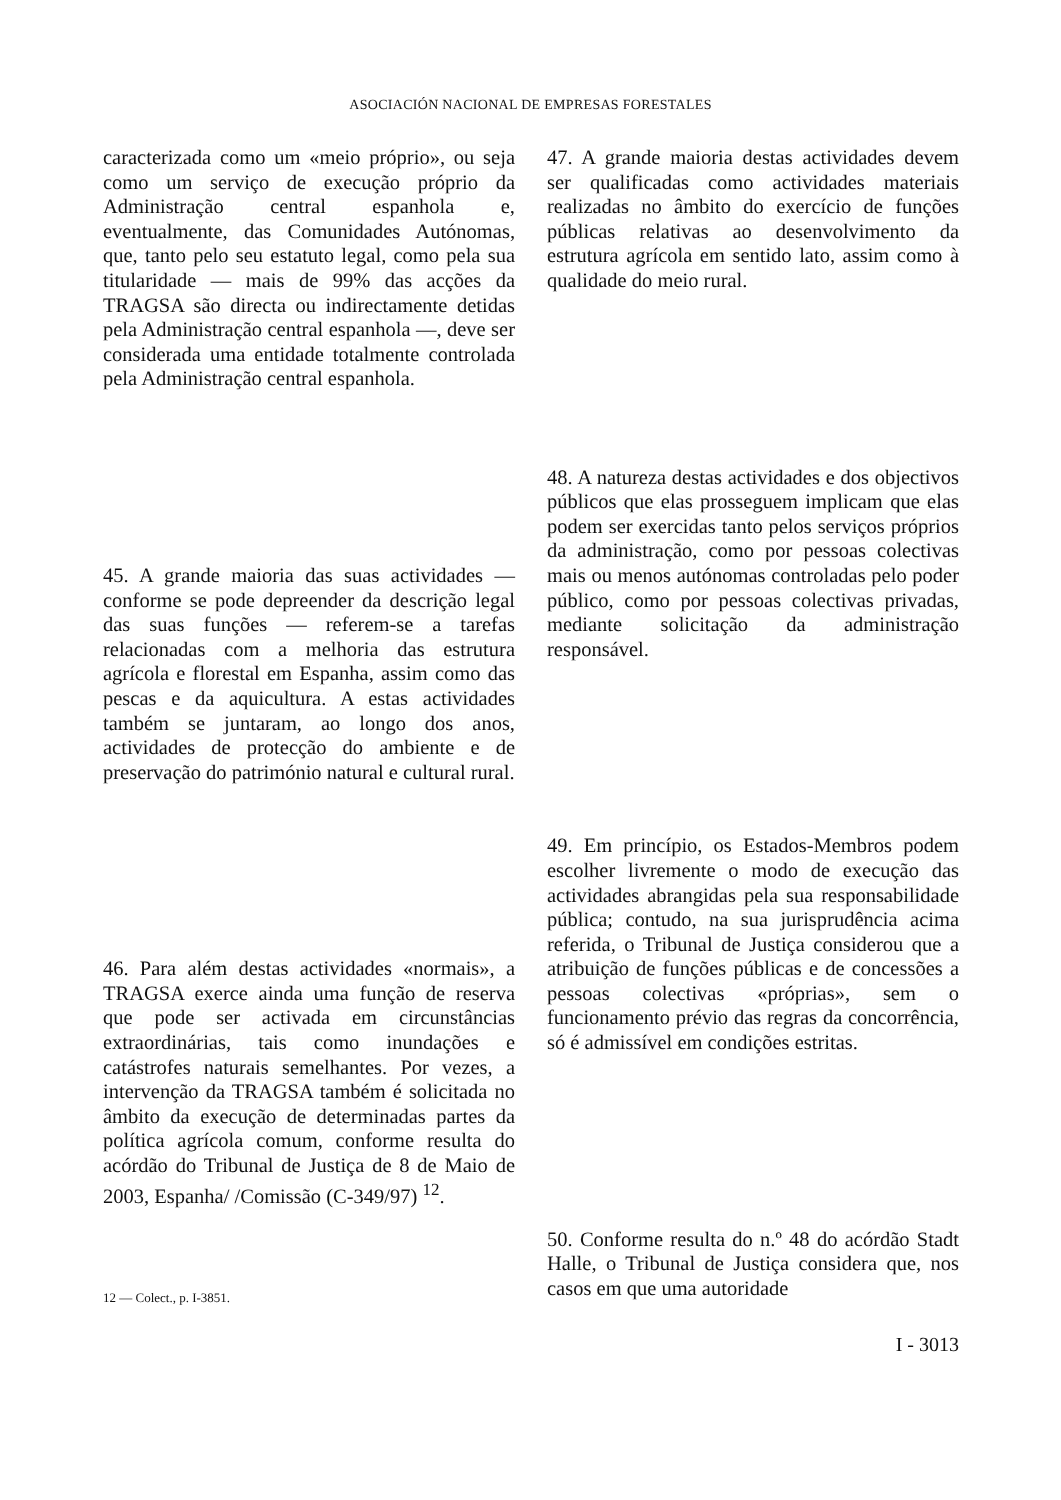ASOCIACIÓN NACIONAL DE EMPRESAS FORESTALES
caracterizada como um «meio próprio», ou seja como um serviço de execução próprio da Administração central espanhola e, eventualmente, das Comunidades Autónomas, que, tanto pelo seu estatuto legal, como pela sua titularidade — mais de 99% das acções da TRAGSA são directa ou indirectamente detidas pela Administração central espanhola —, deve ser considerada uma entidade totalmente controlada pela Administração central espanhola.
45. A grande maioria das suas actividades — conforme se pode depreender da descrição legal das suas funções — referem-se a tarefas relacionadas com a melhoria das estrutura agrícola e florestal em Espanha, assim como das pescas e da aquicultura. A estas actividades também se juntaram, ao longo dos anos, actividades de protecção do ambiente e de preservação do património natural e cultural rural.
46. Para além destas actividades «normais», a TRAGSA exerce ainda uma função de reserva que pode ser activada em circunstâncias extraordinárias, tais como inundações e catástrofes naturais semelhantes. Por vezes, a intervenção da TRAGSA também é solicitada no âmbito da execução de determinadas partes da política agrícola comum, conforme resulta do acórdão do Tribunal de Justiça de 8 de Maio de 2003, Espanha/ /Comissão (C-349/97) <sup>12</sup>.
12 — Colect., p. I-3851.
47. A grande maioria destas actividades devem ser qualificadas como actividades materiais realizadas no âmbito do exercício de funções públicas relativas ao desenvolvimento da estrutura agrícola em sentido lato, assim como à qualidade do meio rural.
48. A natureza destas actividades e dos objectivos públicos que elas prosseguem implicam que elas podem ser exercidas tanto pelos serviços próprios da administração, como por pessoas colectivas mais ou menos autónomas controladas pelo poder público, como por pessoas colectivas privadas, mediante solicitação da administração responsável.
49. Em princípio, os Estados-Membros podem escolher livremente o modo de execução das actividades abrangidas pela sua responsabilidade pública; contudo, na sua jurisprudência acima referida, o Tribunal de Justiça considerou que a atribuição de funções públicas e de concessões a pessoas colectivas «próprias», sem o funcionamento prévio das regras da concorrência, só é admissível em condições estritas.
50. Conforme resulta do n.º 48 do acórdão Stadt Halle, o Tribunal de Justiça considera que, nos casos em que uma autoridade
I - 3013